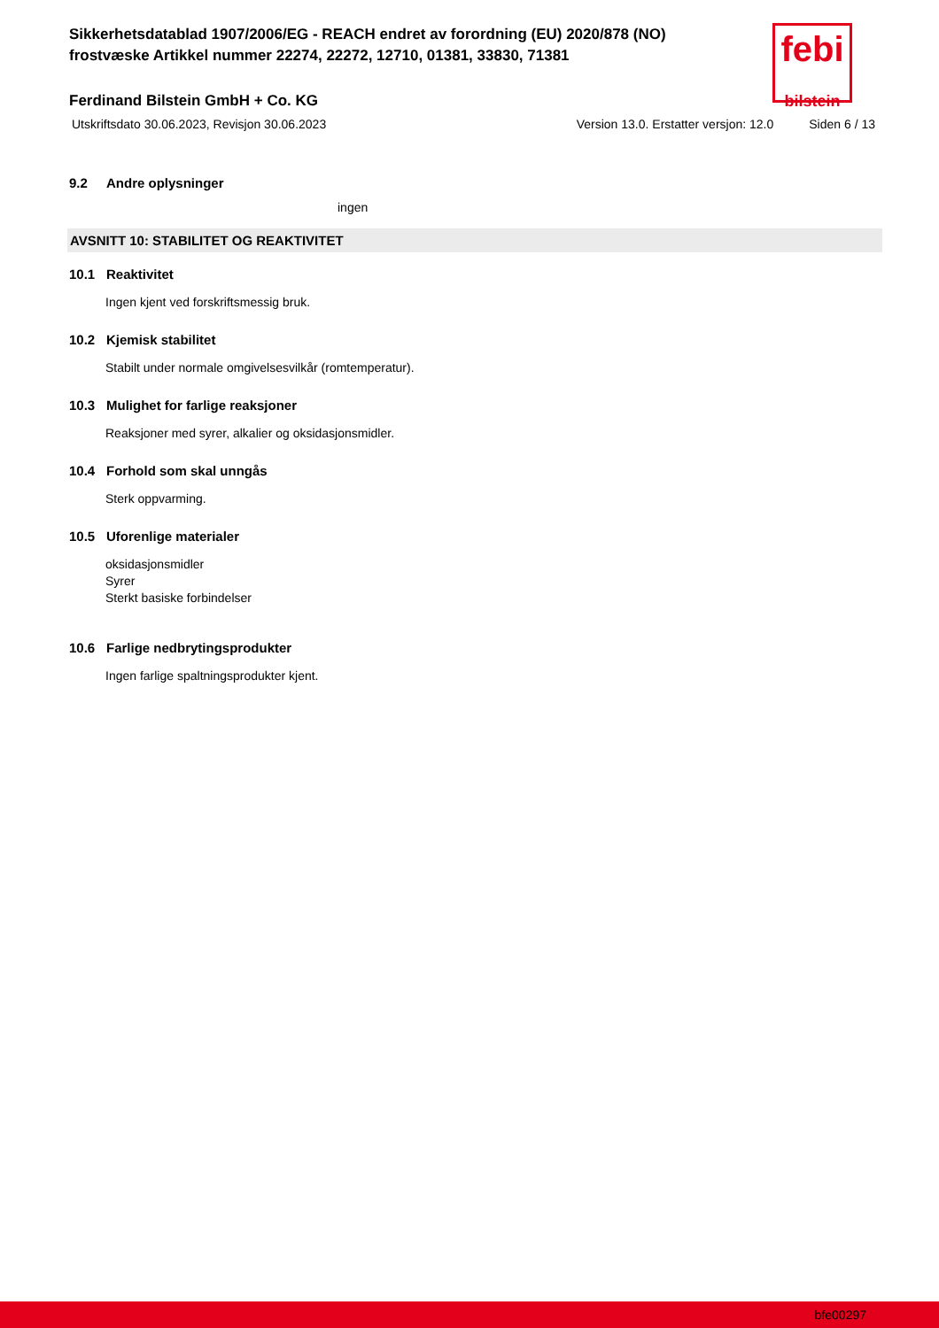febi
bilstein
Sikkerhetsdatablad 1907/2006/EG - REACH endret av forordning (EU) 2020/878 (NO)
frostvæske Artikkel nummer 22274, 22272, 12710, 01381, 33830, 71381
Ferdinand Bilstein GmbH + Co. KG
Utskriftsdato 30.06.2023, Revisjon 30.06.2023 Version 13.0. Erstatter versjon: 12.0 Siden 6 / 13
9.2 Andre oplysninger
ingen
AVSNITT 10: STABILITET OG REAKTIVITET
10.1 Reaktivitet
Ingen kjent ved forskriftsmessig bruk.
10.2 Kjemisk stabilitet
Stabilt under normale omgivelsesvilkår (romtemperatur).
10.3 Mulighet for farlige reaksjoner
Reaksjoner med syrer, alkalier og oksidasjonsmidler.
10.4 Forhold som skal unngås
Sterk oppvarming.
10.5 Uforenlige materialer
oksidasjonsmidler
Syrer
Sterkt basiske forbindelser
10.6 Farlige nedbrytingsprodukter
Ingen farlige spaltningsprodukter kjent.
bfe00297